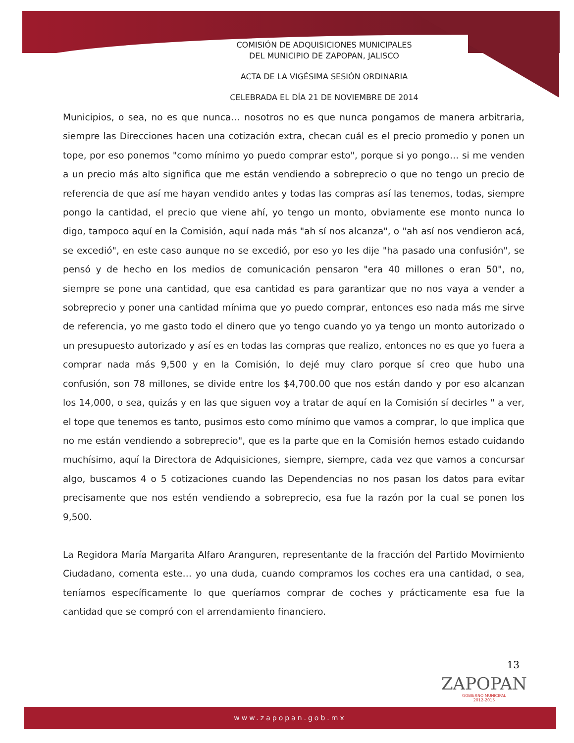COMISIÓN DE ADQUISICIONES MUNICIPALES
DEL MUNICIPIO DE ZAPOPAN, JALISCO
ACTA DE LA VIGÉSIMA SESIÓN ORDINARIA
CELEBRADA EL DÍA 21 DE NOVIEMBRE DE 2014
Municipios, o sea, no es que nunca… nosotros no es que nunca pongamos de manera arbitraria, siempre las Direcciones hacen una cotización extra, checan cuál es el precio promedio y ponen un tope, por eso ponemos "como mínimo yo puedo comprar esto", porque si yo pongo… si me venden a un precio más alto significa que me están vendiendo a sobreprecio o que no tengo un precio de referencia de que así me hayan vendido antes y todas las compras así las tenemos, todas, siempre pongo la cantidad, el precio que viene ahí, yo tengo un monto, obviamente ese monto nunca lo digo, tampoco aquí en la Comisión, aquí nada más "ah sí nos alcanza", o "ah así nos vendieron acá, se excedió", en este caso aunque no se excedió, por eso yo les dije "ha pasado una confusión", se pensó y de hecho en los medios de comunicación pensaron "era 40 millones o eran 50", no, siempre se pone una cantidad, que esa cantidad es para garantizar que no nos vaya a vender a sobreprecio y poner una cantidad mínima que yo puedo comprar, entonces eso nada más me sirve de referencia, yo me gasto todo el dinero que yo tengo cuando yo ya tengo un monto autorizado o un presupuesto autorizado y así es en todas las compras que realizo, entonces no es que yo fuera a comprar nada más 9,500 y en la Comisión, lo dejé muy claro porque sí creo que hubo una confusión, son 78 millones, se divide entre los $4,700.00 que nos están dando y por eso alcanzan los 14,000, o sea, quizás y en las que siguen voy a tratar de aquí en la Comisión sí decirles " a ver, el tope que tenemos es tanto, pusimos esto como mínimo que vamos a comprar, lo que implica que no me están vendiendo a sobreprecio", que es la parte que en la Comisión hemos estado cuidando muchísimo, aquí la Directora de Adquisiciones, siempre, siempre, cada vez que vamos a concursar algo, buscamos 4 o 5 cotizaciones cuando las Dependencias no nos pasan los datos para evitar precisamente que nos estén vendiendo a sobreprecio, esa fue la razón por la cual se ponen los 9,500.
La Regidora María Margarita Alfaro Aranguren, representante de la fracción del Partido Movimiento Ciudadano, comenta este… yo una duda, cuando compramos los coches era una cantidad, o sea, teníamos específicamente lo que queríamos comprar de coches y prácticamente esa fue la cantidad que se compró con el arrendamiento financiero.
13
ZAPOPAN
GOBIERNO MUNICIPAL
2012-2015
www.zapopan.gob.mx